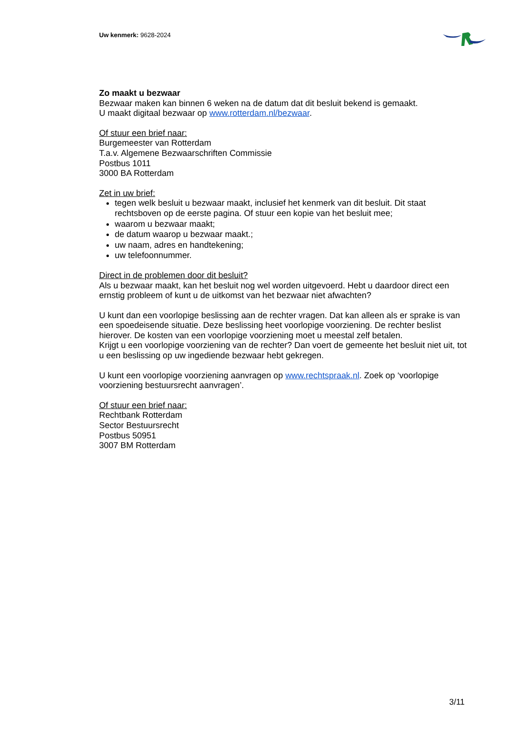Uw kenmerk: 9628-2024
Zo maakt u bezwaar
Bezwaar maken kan binnen 6 weken na de datum dat dit besluit bekend is gemaakt.
U maakt digitaal bezwaar op www.rotterdam.nl/bezwaar.
Of stuur een brief naar:
Burgemeester van Rotterdam
T.a.v. Algemene Bezwaarschriften Commissie
Postbus 1011
3000 BA Rotterdam
Zet in uw brief:
tegen welk besluit u bezwaar maakt, inclusief het kenmerk van dit besluit. Dit staat rechtsboven op de eerste pagina. Of stuur een kopie van het besluit mee;
waarom u bezwaar maakt;
de datum waarop u bezwaar maakt.;
uw naam, adres en handtekening;
uw telefoonnummer.
Direct in de problemen door dit besluit?
Als u bezwaar maakt, kan het besluit nog wel worden uitgevoerd. Hebt u daardoor direct een ernstig probleem of kunt u de uitkomst van het bezwaar niet afwachten?
U kunt dan een voorlopige beslissing aan de rechter vragen. Dat kan alleen als er sprake is van een spoedeisende situatie. Deze beslissing heet voorlopige voorziening. De rechter beslist hierover. De kosten van een voorlopige voorziening moet u meestal zelf betalen.
Krijgt u een voorlopige voorziening van de rechter? Dan voert de gemeente het besluit niet uit, tot u een beslissing op uw ingediende bezwaar hebt gekregen.
U kunt een voorlopige voorziening aanvragen op www.rechtspraak.nl. Zoek op ‘voorlopige voorziening bestuursrecht aanvragen’.
Of stuur een brief naar:
Rechtbank Rotterdam
Sector Bestuursrecht
Postbus 50951
3007 BM Rotterdam
3/11